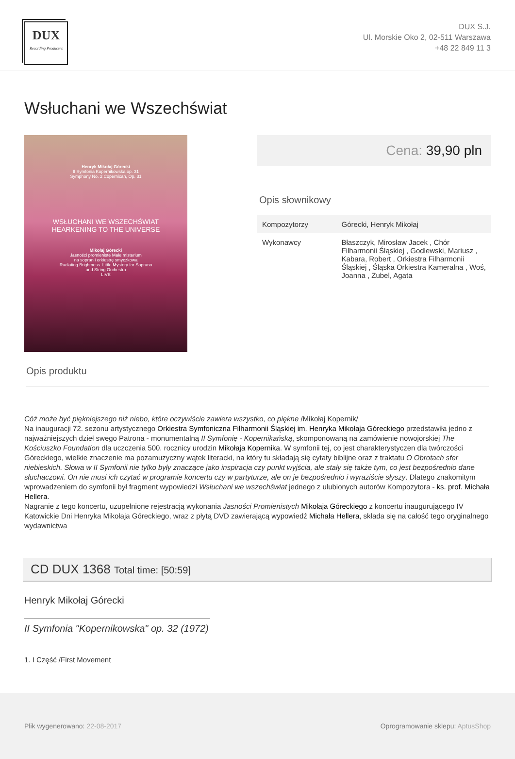DUX
Recording Producers
DUX S.J.
Ul. Morskie Oko 2, 02-511 Warszawa
+48 22 849 11 3
Wsłuchani we Wszechświat
Henryk Mikołaj Górecki
II Symfonia Kopernikowska op. 31
Symphony No. 2 Copernican, Op. 31
WSŁUCHANI WE WSZECHŚWIAT
HEARKENING TO THE UNIVERSE
Mikołaj Górecki
Jasności promieniste Małe misterium
na sopran i orkiestrę smyczkową
Radiating Brightness. Little Mystery for Soprano
and String Orchestra
LIVE
Cena: 39,90 pln
Opis słownikowy
| Kompozytorzy | Górecki, Henryk Mikołaj |
| Wykonawcy | Błaszczyk, Mirosław Jacek , Chór Filharmonii Śląskiej , Godlewski, Mariusz , Kabara, Robert , Orkiestra Filharmonii Śląskiej , Śląska Orkiestra Kameralna , Woś, Joanna , Zubel, Agata |
Opis produktu
Cóż może być piękniejszego niż niebo, które oczywiście zawiera wszystko, co piękne /Mikołaj Kopernik/
Na inauguracji 72. sezonu artystycznego Orkiestra Symfoniczna Filharmonii Śląskiej im. Henryka Mikołaja Góreckiego przedstawiła jedno z najważniejszych dzieł swego Patrona - monumentalną II Symfonię - Kopernikańską, skomponowaną na zamówienie nowojorskiej The Kościuszko Foundation dla uczczenia 500. rocznicy urodzin Mikołaja Kopernika. W symfonii tej, co jest charakterystyczen dla twórczości Góreckiego, wielkie znaczenie ma pozamuzyczny wątek literacki, na który tu składają się cytaty biblijne oraz z traktatu O Obrotach sfer niebieskich. Słowa w II Symfonii nie tylko były znaczące jako inspiracja czy punkt wyjścia, ale stały się także tym, co jest bezpośrednio dane słuchaczowi. On nie musi ich czytać w programie koncertu czy w partyturze, ale on je bezpośrednio i wyraziście słyszy. Dlatego znakomitym wprowadzeniem do symfonii był fragment wypowiedzi Wsłuchani we wszechświat jednego z ulubionych autorów Kompozytora - ks. prof. Michała Hellera.
Nagranie z tego koncertu, uzupełnione rejestracją wykonania Jasności Promienistych Mikołaja Góreckiego z koncertu inaugurującego IV Katowickie Dni Henryka Mikołaja Góreckiego, wraz z płytą DVD zawierającą wypowiedź Michała Hellera, składa się na całość tego oryginalnego wydawnictwa
CD DUX 1368 Total time: [50:59]
Henryk Mikołaj Górecki
II Symfonia "Kopernikowska" op. 32 (1972)
1. I Część /First Movement
Plik wygenerowano: 22-08-2017 Oprogramowanie sklepu: AptusShop